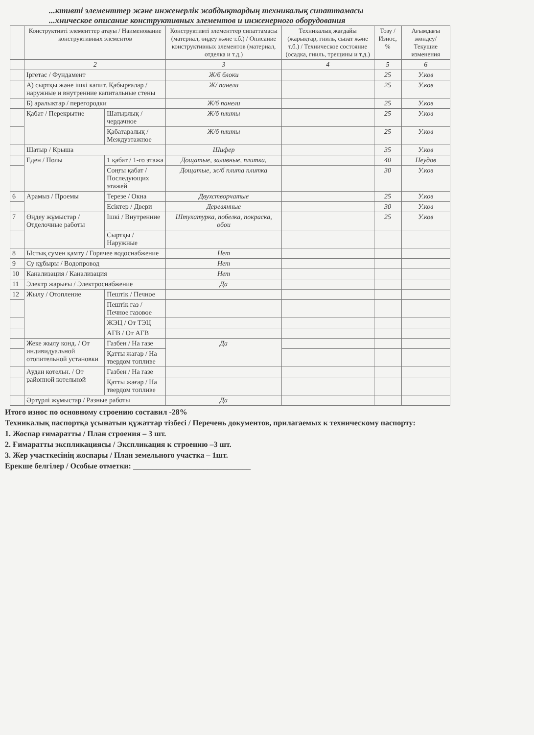...ктивті элементтер және инженерлік жабдықтардың техникалық сипаттамасы
...хническое описание конструктивных элементов и инженерного оборудования
| | Конструктивті элементтер атауы / Наименование конструктивных элементов | | Конструктивті элементтер сипаттамасы (материал, өңдеу және т.б.) / Описание конструктивных элементов (материал, отделка и т.д.) | Техникалық жағдайы (жарықтар, гниль, сызат және т.б.) / Техническое состояние (осадка, гниль, трещины и т.д.) | Тозу / Износ, % | Ағымдағы жөндеу/ Текущие изменения |
| --- | --- | --- | --- | --- | --- | --- |
| | 2 | | 3 | 4 | 5 | 6 |
| | Іргетас / Фундамент | | Ж/б блоки | | 25 | У.ков |
| | А) сыртқы және ішкі капит. Қабырғалар / наружные и внутренние капитальные стены | | Ж/ панели | | 25 | У.ков |
| | Б) аралықтар / перегородки | | Ж/б панели | | 25 | У.ков |
| | Қабат / Перекрытие | Шатырлық / чердачное | Ж/б плиты | | 25 | У.ков |
| | | Қабатаралық / Междуэтажное | Ж/б плиты | | 25 | У.ков |
| | Шатыр / Крыша | | Шифер | | 35 | У.ков |
| | Еден / Полы | 1 қабат / 1-го этажа | Дощатые, заливные, плитка, | | 40 | Неудов |
| | | Соңғы қабат / Последующих этажей | Дощатые, ж/б плита плитка | | 30 | У.ков |
| 6 | Арамыз / Проемы | Терезе / Окна | Двухстворчатые | | 25 | У.ков |
| | | Есіктер / Двери | Деревянные | | 30 | У.ков |
| 7 | Өңдеу жұмыстар / Отделочные работы | Ішкі / Внутренние | Штукатурка, побелка, покраска, обои | | 25 | У.ков |
| | | Сыртқы / Наружные | | | | |
| 8 | Ыстық сумен қамту / Горячее водоснабжение | | Нет | | | |
| 9 | Су құбыры / Водопровод | | Нет | | | |
| 10 | Канализация / Канализация | | Нет | | | |
| 11 | Электр жарығы / Электроснабжение | | Да | | | |
| 12 | Жылу / Отопление | Пештік / Печное | | | | |
| | | Пештік газ / Печное газовое | | | | |
| | | ЖЭЦ / От ТЭЦ | | | | |
| | | АГВ / От АГВ | | | | |
| | Жеке жылу конд. / От индивидуальной отопительной установки | Газбен / На газе | Да | | | |
| | | Қатты жағар / На твердом топливе | | | | |
| | Аудан котельн. / От районной котельной | Газбен / На газе | | | | |
| | | Қатты жағар / На твердом топливе | | | | |
| | Әртүрлі жұмыстар / Разные работы | | Да | | | |
Итого износ по основному строению составил -28%
Техникалық паспортқа ұсынатын құжаттар тізбесі / Перечень документов, прилагаемых к техническому паспорту:
1. Жоспар ғимаратты / План строения – 3 шт.
2. Ғимаратты экспликациясы / Экспликация к строению –3 шт.
3. Жер участкесінің жоспары / План земельного участка – 1шт.
Ерекше белгілер / Особые отметки: ______________________________